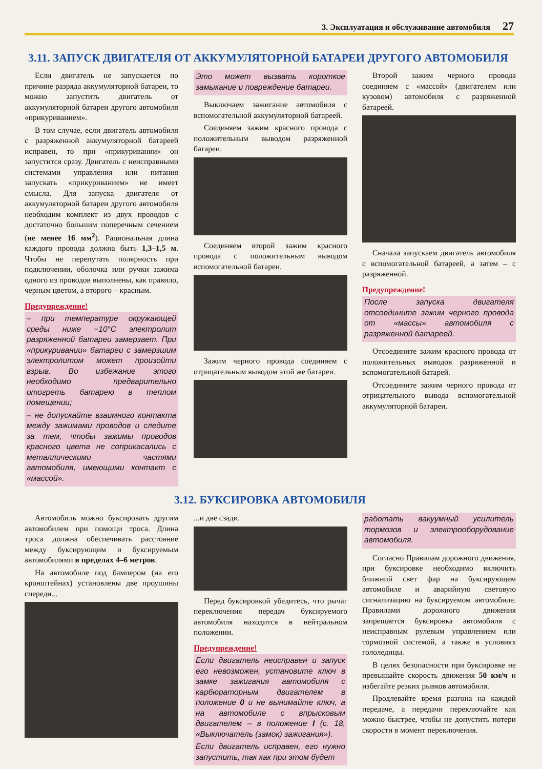3. Эксплуатация и обслуживание автомобиля 27
3.11. ЗАПУСК ДВИГАТЕЛЯ ОТ АККУМУЛЯТОРНОЙ БАТАРЕИ ДРУГОГО АВТОМОБИЛЯ
Если двигатель не запускается по причине разряда аккумуляторной батареи, то можно запустить двигатель от аккумуляторной батареи другого автомобиля «прикуриванием».
В том случае, если двигатель автомобиля с разряженной аккумуляторной батареей исправен, то при «прикуривании» он запустится сразу. Двигатель с неисправными системами управления или питания запускать «прикуриванием» не имеет смысла. Для запуска двигателя от аккумуляторной батареи другого автомобиля необходим комплект из двух проводов с достаточно большим поперечным сечением (не менее 16 мм<sup>2</sup>). Рациональная длина каждого провода должна быть 1,3–1,5 м. Чтобы не перепутать полярность при подключении, оболочка или ручки зажима одного из проводов выполнены, как правило, черным цветом, а второго – красным.
Предупреждение!
– при температуре окружающей среды ниже −10°C электролит разряженной батареи замерзает. При «прикуривании» батареи с замерзшим электролитом может произойти взрыв. Во избежание этого необходимо предварительно отогреть батарею в теплом помещении;
– не допускайте взаимного контакта между зажимами проводов и следите за тем, чтобы зажимы проводов красного цвета не соприкасались с металлическими частями автомобиля, имеющими контакт с «массой».
Это может вызвать короткое замыкание и повреждение батареи.
Выключаем зажигание автомобиля с вспомогательной аккумуляторной батареей.
Соединяем зажим красного провода с положительным выводом разряженной батареи.
Соединяем второй зажим красного провода с положительным выводом вспомогательной батареи.
Зажим черного провода соединяем с отрицательным выводом этой же батареи.
Второй зажим черного провода соединяем с «массой» (двигателем или кузовом) автомобиля с разряженной батареей.
Сначала запускаем двигатель автомобиля с вспомогательной батареей, а затем – с разряженной.
Предупреждение!
После запуска двигателя отсоедините зажим черного провода от «массы» автомобиля с разряженной батареей.
Отсоедините зажим красного провода от положительных выводов разряженной и вспомогательной батарей.
Отсоедините зажим черного провода от отрицательного вывода вспомогательной аккумуляторной батареи.
3.12. БУКСИРОВКА АВТОМОБИЛЯ
Автомобиль можно буксировать другим автомобилем при помощи троса. Длина троса должна обеспечивать расстояние между буксирующим и буксируемым автомобилями в пределах 4–6 метров.
На автомобиле под бампером (на его кронштейнах) установлены две проушины спереди...
...и две сзади.
Перед буксировкой убедитесь, что рычаг переключения передач буксируемого автомобиля находится в нейтральном положении.
Предупреждение!
Если двигатель неисправен и запуск его невозможен, установите ключ в замке зажигания автомобиля с карбюраторным двигателем в положение 0 и не вынимайте ключ, а на автомобиле с впрысковым двигателем – в положение I (с. 18, «Выключатель (замок) зажигания»).
Если двигатель исправен, его нужно запустить, так как при этом будет
работать вакуумный усилитель тормозов и электрооборудование автомобиля.
Согласно Правилам дорожного движения, при буксировке необходимо включить ближний свет фар на буксирующем автомобиле и аварийную световую сигнализацию на буксируемом автомобиле. Правилами дорожного движения запрещается буксировка автомобиля с неисправным рулевым управлением или тормозной системой, а также в условиях гололедицы.
В целях безопасности при буксировке не превышайте скорость движения 50 км/ч и избегайте резких рывков автомобиля.
Продлевайте время разгона на каждой передаче, а передачи переключайте как можно быстрее, чтобы не допустить потери скорости в момент переключения.